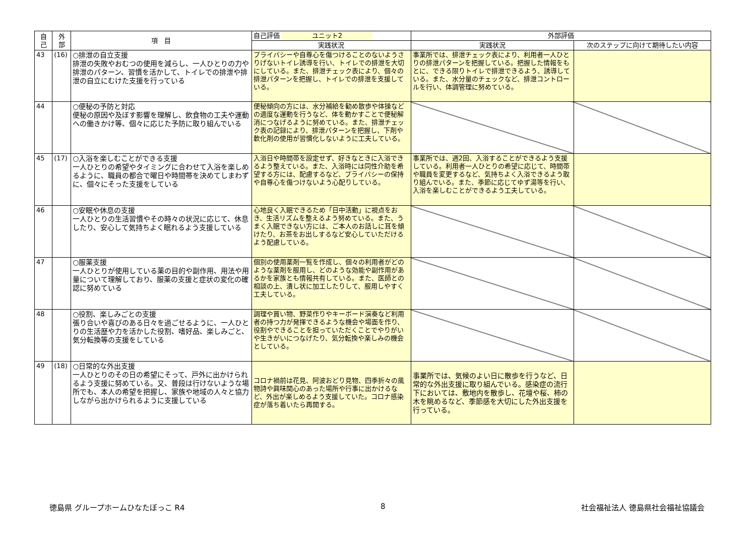| 自 己 | 外 部 | 項 目 | 自己評価 ユニット2 | 外部評価 | |
| --- | --- | --- | --- | --- | --- |
| | | | 実践状況 | 実践状況 | 次のステップに向けて期待したい内容 |
| 43 | (16) | ○排泄の自立支援 排泄の失敗やおむつの使用を減らし、一人ひとりの力や排泄のパターン、習慣を活かして、トイレでの排泄や排泄の自立にむけた支援を行っている | プライバシーや自尊心を傷つけることのないようさりげないトイレ誘導を行い、トイレでの排泄を大切にしている。また、排泄チェック表により、個々の排泄パターンを把握し、トイレでの排泄を支援している。 | 事業所では、排泄チェック表により、利用者一人ひとりの排泄パターンを把握している。把握した情報をもとに、できる限りトイレで排泄できるよう、誘導している。また、水分量のチェックなど、排泄コントロールを行い、体調管理に努めている。 | |
| 44 | | ○便秘の予防と対応 便秘の原因や及ぼす影響を理解し、飲食物の工夫や運動への働きかけ等、個々に応じた予防に取り組んでいる | 便秘傾向の方には、水分補給を勧め散歩や体操などの適度な運動を行うなど、体を動かすことで便秘解消につなげるように努めている。また、排泄チェック表の記録により、排泄パターンを把握し、下剤や軟化剤の使用が習慣化しないように工夫している。 | | |
| 45 | (17) | ○入浴を楽しむことができる支援 一人ひとりの希望やタイミングに合わせて入浴を楽しめるように、職員の都合で曜日や時間帯を決めてしまわずに、個々にそった支援をしている | 入浴日や時間帯を設定せず、好きなときに入浴できるよう整えている。また、入浴時には同性介助を希望する方には、配慮するなど、プライバシーの保持や自尊心を傷つけないよう心配りしている。 | 事業所では、週2回、入浴することができるよう支援している。利用者一人ひとりの希望に応じて、時間帯や職員を変更するなど、気持ちよく入浴できるよう取り組んでいる。また、季節に応じてゆず湯等を行い、入浴を楽しむことができるよう工夫している。 | |
| 46 | | ○安眠や休息の支援 一人ひとりの生活習慣やその時々の状況に応じて、休息したり、安心して気持ちよく眠れるよう支援している | 心地良く入眠できるため「日中活動」に視点をおき、生活リズムを整えるよう努めている。また、うまく入眠できない方には、ご本人のお話しに耳を傾けたり、お茶をお出しするなど安心していただけるよう配慮している。 | | |
| 47 | | ○服薬支援 一人ひとりが使用している薬の目的や副作用、用法や用量について理解しており、服薬の支援と症状の変化の確認に努めている | 個別の使用薬剤一覧を作成し、個々の利用者がどのような薬剤を服用し、どのような効能や副作用があるかを家族とも情報共有している。また、医師との相談の上、潰し状に加工したりして、服用しやすく工夫している。 | | |
| 48 | | ○役割、楽しみごとの支援 張り合いや喜びのある日々を過ごせるように、一人ひとりの生活歴や力を活かした役割、嗜好品、楽しみごと、気分転換等の支援をしている | 調理や買い物、野菜作りやキーボード演奏など利用者の持つ力が発揮できるような機会や場面を作り、役割やできることを担っていただくことでやりがいや生きがいにつなげたり、気分転換や楽しみの機会としている。 | | |
| 49 | (18) | ○日常的な外出支援 一人ひとりのその日の希望にそって、戸外に出かけられるよう支援に努めている。又、普段は行けないような場所でも、本人の希望を把握し、家族や地域の人々と協力しながら出かけられるように支援している | コロナ禍前は花見、阿波おどり見物、四季折々の風物詩や興味関心のあった場所や行事に出かけるなど、外出が楽しめるよう支援していた。コロナ感染症が落ち着いたら再開する。 | 事業所では、気候のよい日に散歩を行うなど、日常的な外出支援に取り組んでいる。感染症の流行下においては、敷地内を散歩し、花壇や桜、柿の木を眺めるなど、季節感を大切にした外出支援を行っている。 | |
徳島県 グループホームひなたぼっこ R4 8 社会福祉法人 徳島県社会福祉協議会